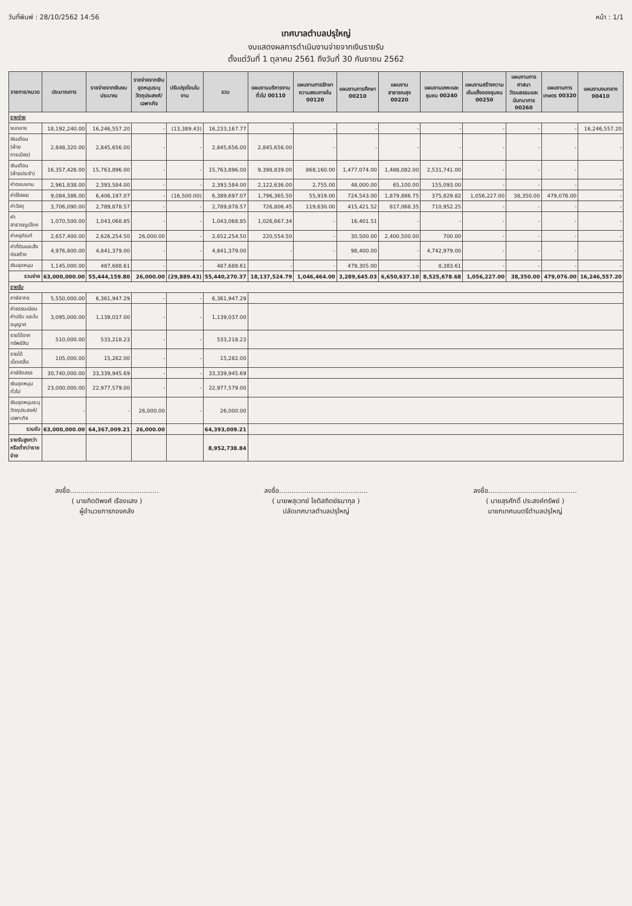วันที่พิมพ์ : 28/10/2562 14:56 หน้า : 1/1
เทศบาลตำบลปรุใหญ่
งบแสดงผลการดำเนินงานจ่ายจากเงินรายรับ
ตั้งแต่วันที่ 1 ตุลาคม 2561 ถึงวันที่ 30 กันยายน 2562
| รายการ/หมวด | ประมาณการ | รายจ่ายจากเงินงบประมาณ | รายจ่ายจากเงินอุดหนุนระบุวัตถุประสงค์/เฉพาะกิจ | ปรับปรุงโอนในงาน | รวม | แผนงานบริหารงานทั่วไป 00110 | แผนงานการรักษาความสงบภายใน 00120 | แผนงานการศึกษา 00210 | แผนงานสาธารณสุข 00220 | แผนงานเคหะและชุมชน 00240 | แผนงานสร้างความเข้มแข็งของชุมชน 00250 | แผนงานการศาสนาวัฒนธรรมและนันทนาการ 00260 | แผนงานการเกษตร 00320 | แผนงานงบกลาง 00410 |
| --- | --- | --- | --- | --- | --- | --- | --- | --- | --- | --- | --- | --- | --- | --- |
| รายจ่าย | | | | | | | | | | | | | | |
| งบกลาง | 18,192,240.00 | 16,246,557.20 | - | (13,389.43) | 16,233,167.77 | - | - | - | - | - | - | - | - | 16,246,557.20 |
| เงินเดือน (ฝ่ายการเมือง) | 2,848,320.00 | 2,845,656.00 | - | - | 2,845,656.00 | 2,845,656.00 | - | - | - | - | - | - | - | - |
| เงินเดือน (ฝ่ายประจำ) | 16,357,426.00 | 15,763,896.00 | - | - | 15,763,896.00 | 9,398,839.00 | 868,160.00 | 1,477,074.00 | 1,488,082.00 | 2,531,741.00 | - | - | - | - |
| ค่าตอบแทน | 2,961,838.00 | 2,393,584.00 | - | - | 2,393,584.00 | 2,122,636.00 | 2,755.00 | 48,000.00 | 65,100.00 | 155,093.00 | - | - | - | - |
| ค่าใช้สอย | 9,084,386.00 | 6,406,197.07 | - | (16,500.00) | 6,389,697.07 | 1,796,365.50 | 55,919.00 | 724,543.00 | 1,879,886.75 | 375,829.82 | 1,056,227.00 | 38,350.00 | 479,076.00 | - |
| ค่าวัสดุ | 3,706,090.00 | 2,789,878.57 | - | - | 2,789,878.57 | 726,806.45 | 119,630.00 | 415,421.52 | 817,068.35 | 710,952.25 | - | - | - | - |
| ค่าสาธารณูปโภค | 1,070,500.00 | 1,043,068.85 | - | - | 1,043,068.85 | 1,026,667.34 | - | 16,401.51 | - | - | - | - | - | - |
| ค่าครุภัณฑ์ | 2,657,400.00 | 2,626,254.50 | 26,000.00 | - | 2,652,254.50 | 220,554.50 | - | 30,500.00 | 2,400,500.00 | 700.00 | - | - | - | - |
| ค่าที่ดินและสิ่งก่อสร้าง | 4,976,800.00 | 4,841,379.00 | - | - | 4,841,379.00 | - | - | 98,400.00 | - | 4,742,979.00 | - | - | - | - |
| เงินอุดหนุน | 1,145,000.00 | 487,688.61 | - | - | 487,688.61 | - | - | 479,305.00 | - | 8,383.61 | - | - | - | - |
| รวมจ่าย | 63,000,000.00 | 55,444,159.80 | 26,000.00 | (29,889.43) | 55,440,270.37 | 18,137,524.79 | 1,046,464.00 | 3,289,645.03 | 6,650,637.10 | 8,525,678.68 | 1,056,227.00 | 38,350.00 | 479,076.00 | 16,246,557.20 |
| รายรับ | | | | | | | | | | | | | | |
| ภาษีอากร | 5,550,000.00 | 6,361,947.29 | - | - | 6,361,947.29 | | | | | | | | | |
| ค่าธรรมเนียม ค่าปรับ และใบอนุญาต | 3,095,000.00 | 1,139,037.00 | - | - | 1,139,037.00 | | | | | | | | | |
| รายได้จากทรัพย์สิน | 510,000.00 | 533,218.23 | - | - | 533,218.23 | | | | | | | | | |
| รายได้เบ็ดเตล็ด | 105,000.00 | 15,282.00 | - | - | 15,282.00 | | | | | | | | | |
| ภาษีจัดสรร | 30,740,000.00 | 33,339,945.69 | - | - | 33,339,945.69 | | | | | | | | | |
| เงินอุดหนุนทั่วไป | 23,000,000.00 | 22,977,579.00 | - | - | 22,977,579.00 | | | | | | | | | |
| เงินอุดหนุนระบุวัตถุประสงค์/เฉพาะกิจ | - | - | 26,000.00 | - | 26,000.00 | | | | | | | | | |
| รวมรับ | 63,000,000.00 | 64,367,009.21 | 26,000.00 | | 64,393,009.21 | | | | | | | | | |
| รายรับสูงกว่าหรือต่ำกว่ารายจ่าย | | | | | 8,952,738.84 | | | | | | | | | |
ลงชื่อ..........................................
( นายกิตติพงศ์ เรืองแสง )
ผู้อำนวยการกองคลัง
ลงชื่อ..........................................
( นายพสุเวทย์ โชติสถิตย์ธนากุล )
ปลัดเทศบาลตำบลปรุใหญ่
ลงชื่อ..........................................
( นายสุรศักดิ์ ประสงค์ทรัพย์ )
นายกเทศมนตรีตำบลปรุใหญ่